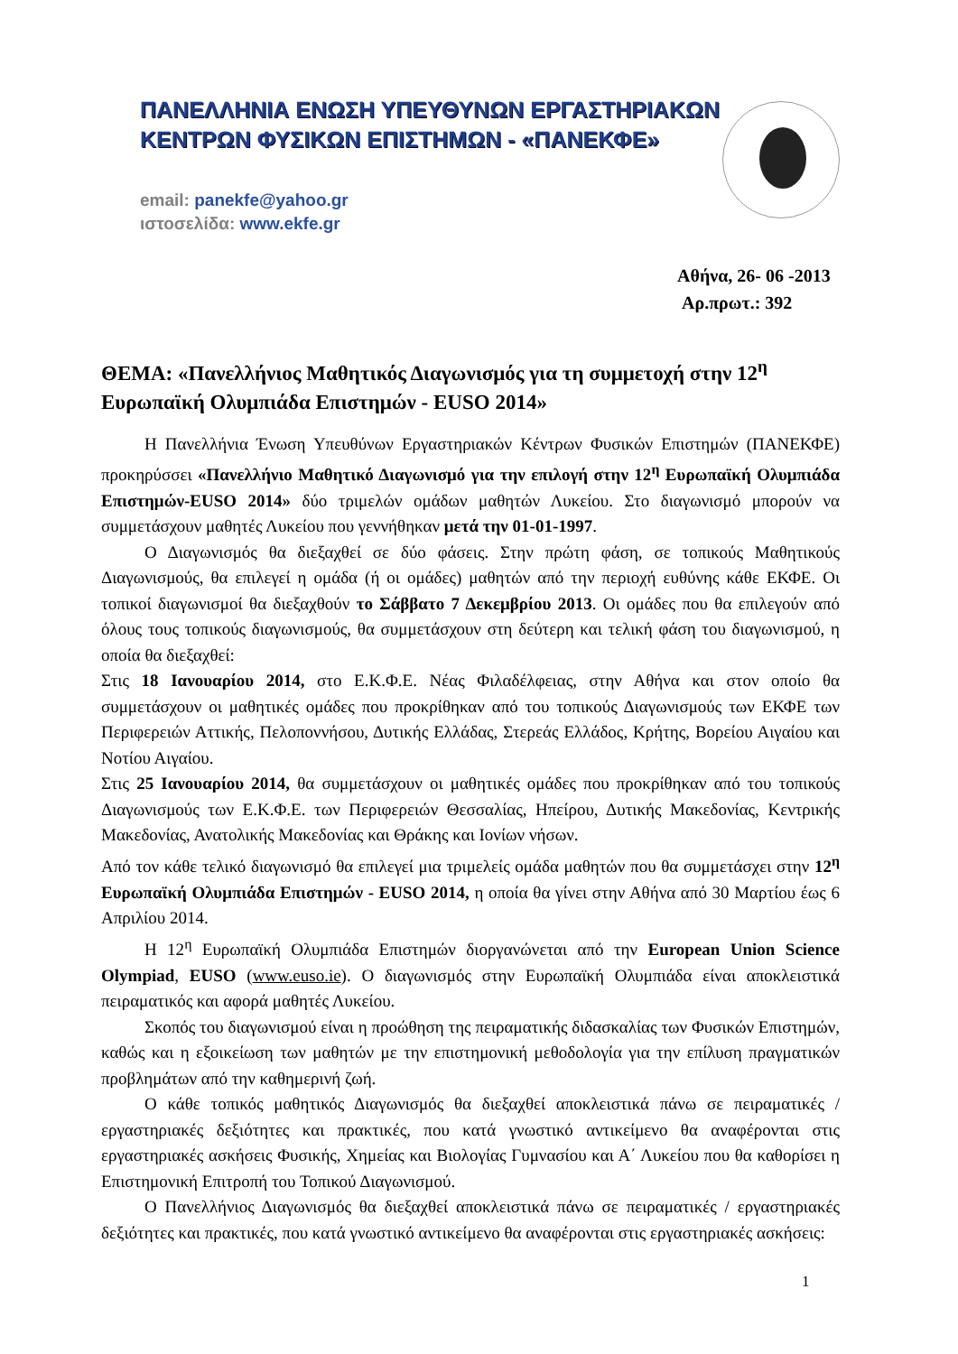ΠΑΝΕΛΛΗΝΙΑ ΕΝΩΣΗ ΥΠΕΥΘΥΝΩΝ ΕΡΓΑΣΤΗΡΙΑΚΩΝ
ΚΕΝΤΡΩΝ ΦΥΣΙΚΩΝ ΕΠΙΣΤΗΜΩΝ - «ΠΑΝΕΚΦΕ»
email: panekfe@yahoo.gr
ιστοσελίδα: www.ekfe.gr
Αθήνα, 26- 06 -2013
Αρ.πρωτ.: 392
ΘΕΜΑ: «Πανελλήνιος Μαθητικός Διαγωνισμός για τη συμμετοχή στην 12<sup>η</sup> Ευρωπαϊκή Ολυμπιάδα Επιστημών - EUSO 2014»
Η Πανελλήνια Ένωση Υπευθύνων Εργαστηριακών Κέντρων Φυσικών Επιστημών (ΠΑΝΕΚΦΕ) προκηρύσσει «Πανελλήνιο Μαθητικό Διαγωνισμό για την επιλογή στην 12<sup>η</sup> Ευρωπαϊκή Ολυμπιάδα Επιστημών-EUSO 2014» δύο τριμελών ομάδων μαθητών Λυκείου. Στο διαγωνισμό μπορούν να συμμετάσχουν μαθητές Λυκείου που γεννήθηκαν μετά την 01-01-1997.
Ο Διαγωνισμός θα διεξαχθεί σε δύο φάσεις. Στην πρώτη φάση, σε τοπικούς Μαθητικούς Διαγωνισμούς, θα επιλεγεί η ομάδα (ή οι ομάδες) μαθητών από την περιοχή ευθύνης κάθε ΕΚΦΕ. Οι τοπικοί διαγωνισμοί θα διεξαχθούν το Σάββατο 7 Δεκεμβρίου 2013. Οι ομάδες που θα επιλεγούν από όλους τους τοπικούς διαγωνισμούς, θα συμμετάσχουν στη δεύτερη και τελική φάση του διαγωνισμού, η οποία θα διεξαχθεί:
Στις 18 Ιανουαρίου 2014, στο Ε.Κ.Φ.Ε. Νέας Φιλαδέλφειας, στην Αθήνα και στον οποίο θα συμμετάσχουν οι μαθητικές ομάδες που προκρίθηκαν από του τοπικούς Διαγωνισμούς των ΕΚΦΕ των Περιφερειών Αττικής, Πελοποννήσου, Δυτικής Ελλάδας, Στερεάς Ελλάδος, Κρήτης, Βορείου Αιγαίου και Νοτίου Αιγαίου.
Στις 25 Ιανουαρίου 2014, θα συμμετάσχουν οι μαθητικές ομάδες που προκρίθηκαν από του τοπικούς Διαγωνισμούς των Ε.Κ.Φ.Ε. των Περιφερειών Θεσσαλίας, Ηπείρου, Δυτικής Μακεδονίας, Κεντρικής Μακεδονίας, Ανατολικής Μακεδονίας και Θράκης και Ιονίων νήσων.
Από τον κάθε τελικό διαγωνισμό θα επιλεγεί μια τριμελείς ομάδα μαθητών που θα συμμετάσχει στην 12<sup>η</sup> Ευρωπαϊκή Ολυμπιάδα Επιστημών - EUSO 2014, η οποία θα γίνει στην Αθήνα από 30 Μαρτίου έως 6 Απριλίου 2014.
Η 12<sup>η</sup> Ευρωπαϊκή Ολυμπιάδα Επιστημών διοργανώνεται από την European Union Science Olympiad, EUSO (www.euso.ie). Ο διαγωνισμός στην Ευρωπαϊκή Ολυμπιάδα είναι αποκλειστικά πειραματικός και αφορά μαθητές Λυκείου.
Σκοπός του διαγωνισμού είναι η προώθηση της πειραματικής διδασκαλίας των Φυσικών Επιστημών, καθώς και η εξοικείωση των μαθητών με την επιστημονική μεθοδολογία για την επίλυση πραγματικών προβλημάτων από την καθημερινή ζωή.
Ο κάθε τοπικός μαθητικός Διαγωνισμός θα διεξαχθεί αποκλειστικά πάνω σε πειραματικές / εργαστηριακές δεξιότητες και πρακτικές, που κατά γνωστικό αντικείμενο θα αναφέρονται στις εργαστηριακές ασκήσεις Φυσικής, Χημείας και Βιολογίας Γυμνασίου και Α΄ Λυκείου που θα καθορίσει η Επιστημονική Επιτροπή του Τοπικού Διαγωνισμού.
Ο Πανελλήνιος Διαγωνισμός θα διεξαχθεί αποκλειστικά πάνω σε πειραματικές / εργαστηριακές δεξιότητες και πρακτικές, που κατά γνωστικό αντικείμενο θα αναφέρονται στις εργαστηριακές ασκήσεις:
1